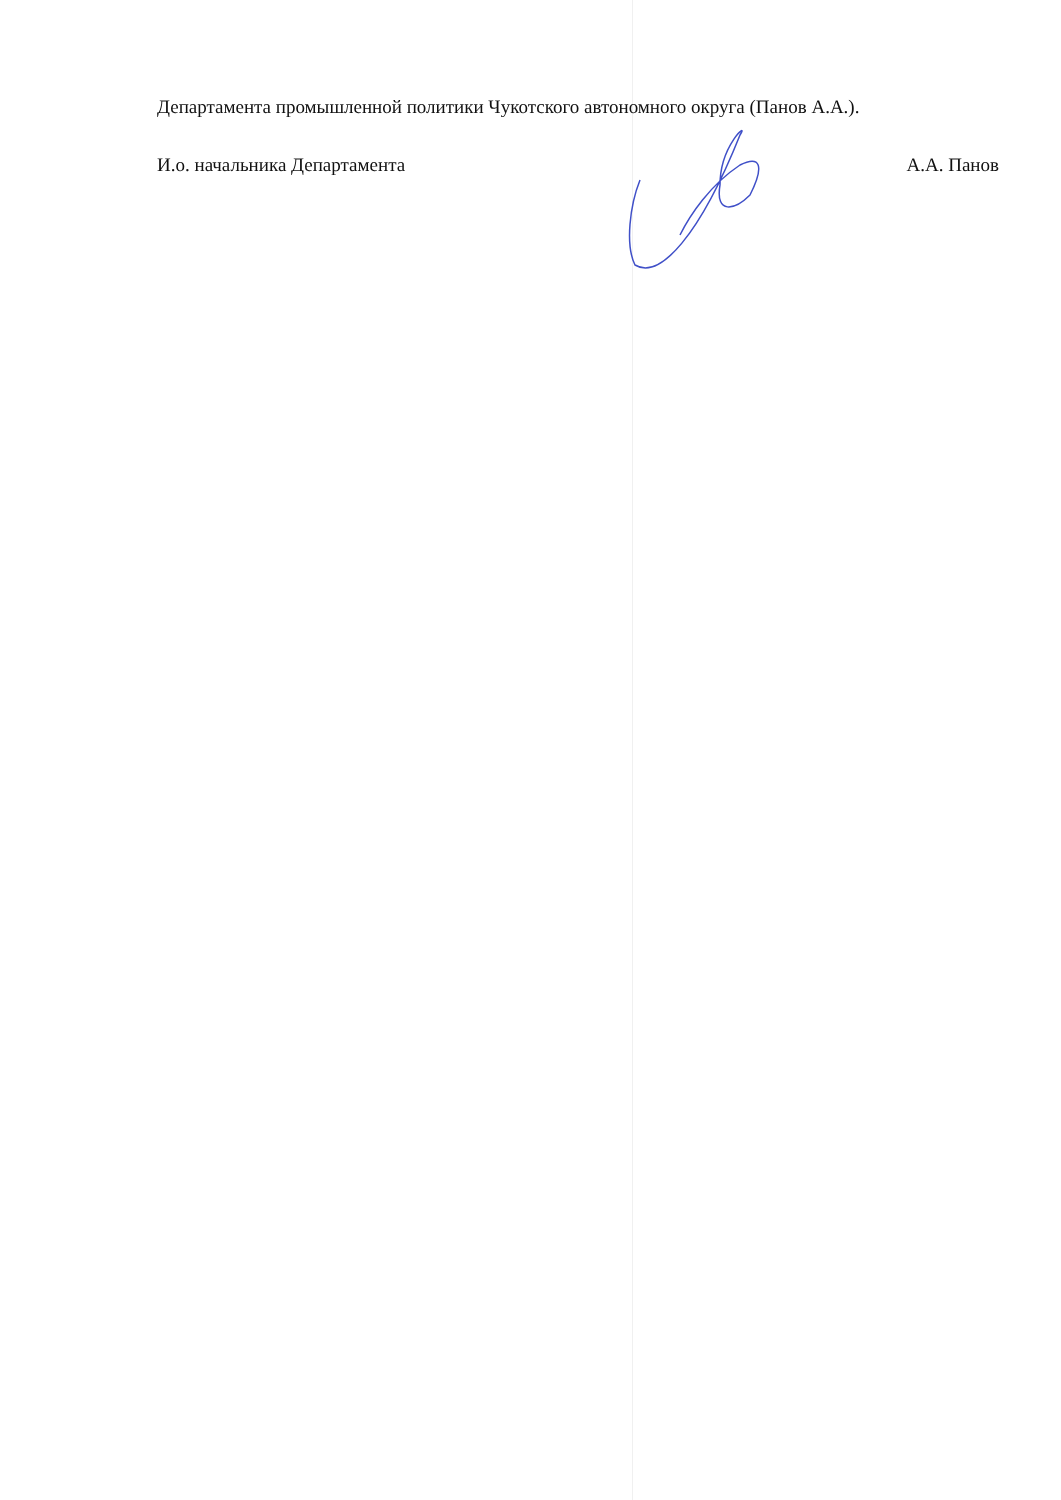Департамента промышленной политики Чукотского автономного округа (Панов А.А.).
И.о. начальника Департамента А.А. Панов